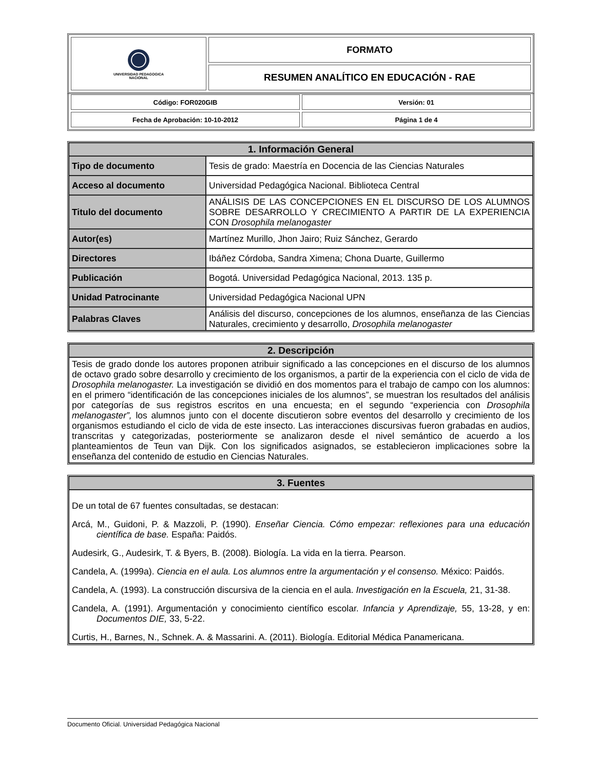| UNIVERSIDAD PEDAGOGICA NACIONAL | FORMATO |
| | RESUMEN ANALÍTICO EN EDUCACIÓN - RAE |
| Código: FOR020GIB | Versión: 01 |
| Fecha de Aprobación: 10-10-2012 | Página 1 de 4 |
| 1. Información General | |
| --- | --- |
| Tipo de documento | Tesis de grado: Maestría en Docencia de las Ciencias Naturales |
| Acceso al documento | Universidad Pedagógica Nacional. Biblioteca Central |
| Titulo del documento | ANÁLISIS DE LAS CONCEPCIONES EN EL DISCURSO DE LOS ALUMNOS SOBRE DESARROLLO Y CRECIMIENTO A PARTIR DE LA EXPERIENCIA CON Drosophila melanogaster |
| Autor(es) | Martínez Murillo, Jhon Jairo; Ruiz Sánchez, Gerardo |
| Directores | Ibáñez Córdoba, Sandra Ximena; Chona Duarte, Guillermo |
| Publicación | Bogotá. Universidad Pedagógica Nacional, 2013. 135 p. |
| Unidad Patrocinante | Universidad Pedagógica Nacional UPN |
| Palabras Claves | Análisis del discurso, concepciones de los alumnos, enseñanza de las Ciencias Naturales, crecimiento y desarrollo, Drosophila melanogaster |
| 2. Descripción |
| --- |
| Tesis de grado donde los autores proponen atribuir significado a las concepciones en el discurso de los alumnos de octavo grado sobre desarrollo y crecimiento de los organismos, a partir de la experiencia con el ciclo de vida de Drosophila melanogaster. La investigación se dividió en dos momentos para el trabajo de campo con los alumnos: en el primero “identificación de las concepciones iniciales de los alumnos”, se muestran los resultados del análisis por categorías de sus registros escritos en una encuesta; en el segundo “experiencia con Drosophila melanogaster”, los alumnos junto con el docente discutieron sobre eventos del desarrollo y crecimiento de los organismos estudiando el ciclo de vida de este insecto. Las interacciones discursivas fueron grabadas en audios, transcritas y categorizadas, posteriormente se analizaron desde el nivel semántico de acuerdo a los planteamientos de Teun van Dijk. Con los significados asignados, se establecieron implicaciones sobre la enseñanza del contenido de estudio en Ciencias Naturales. |
| 3. Fuentes |
| --- |
| De un total de 67 fuentes consultadas, se destacan: Arcá, M., Guidoni, P. & Mazzoli, P. (1990). Enseñar Ciencia. Cómo empezar: reflexiones para una educación científica de base. España: Paidós. Audesirk, G., Audesirk, T. & Byers, B. (2008). Biología. La vida en la tierra. Pearson. Candela, A. (1999a). Ciencia en el aula. Los alumnos entre la argumentación y el consenso. México: Paidós. Candela, A. (1993). La construcción discursiva de la ciencia en el aula. Investigación en la Escuela, 21, 31-38. Candela, A. (1991). Argumentación y conocimiento científico escolar. Infancia y Aprendizaje, 55, 13-28, y en: Documentos DIE, 33, 5-22. Curtis, H., Barnes, N., Schnek. A. & Massarini. A. (2011). Biología. Editorial Médica Panamericana. |
Documento Oficial. Universidad Pedagógica Nacional